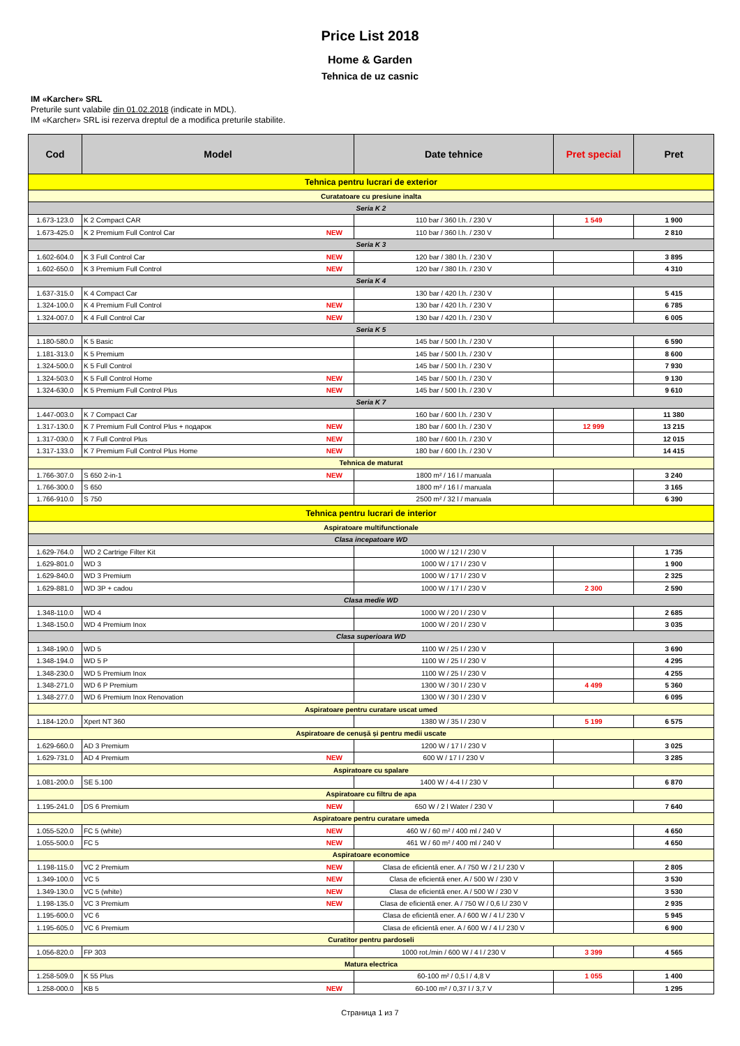Price List 2018
Home & Garden
Tehnica de uz casnic
IM «Karcher» SRL
Preturile sunt valabile din 01.02.2018 (indicate in MDL).
IM «Karcher» SRL isi rezerva dreptul de a modifica preturile stabilite.
| Cod | Model | Date tehnice | Pret special | Pret |
| --- | --- | --- | --- | --- |
| Tehnica pentru lucrari de exterior | | | | |
| Curatatoare cu presiune inalta | | | | |
| Seria K 2 | | | | |
| 1.673-123.0 | K 2 Compact CAR | 110 bar / 360 l.h. / 230 V | 1 549 | 1 900 |
| 1.673-425.0 | K 2 Premium Full Control Car NEW | 110 bar / 360 l.h. / 230 V | | 2 810 |
| Seria K 3 | | | | |
| 1.602-604.0 | K 3 Full Control Car NEW | 120 bar / 380 l.h. / 230 V | | 3 895 |
| 1.602-650.0 | K 3 Premium Full Control NEW | 120 bar / 380 l.h. / 230 V | | 4 310 |
| Seria K 4 | | | | |
| 1.637-315.0 | K 4 Compact Car | 130 bar / 420 l.h. / 230 V | | 5 415 |
| 1.324-100.0 | K 4 Premium Full Control NEW | 130 bar / 420 l.h. / 230 V | | 6 785 |
| 1.324-007.0 | K 4 Full Control Car NEW | 130 bar / 420 l.h. / 230 V | | 6 005 |
| Seria K 5 | | | | |
| 1.180-580.0 | K 5 Basic | 145 bar / 500 l.h. / 230 V | | 6 590 |
| 1.181-313.0 | K 5 Premium | 145 bar / 500 l.h. / 230 V | | 8 600 |
| 1.324-500.0 | K 5 Full Control | 145 bar / 500 l.h. / 230 V | | 7 930 |
| 1.324-503.0 | K 5 Full Control Home NEW | 145 bar / 500 l.h. / 230 V | | 9 130 |
| 1.324-630.0 | K 5 Premium Full Control Plus NEW | 145 bar / 500 l.h. / 230 V | | 9 610 |
| Seria K 7 | | | | |
| 1.447-003.0 | K 7 Compact Car | 160 bar / 600 l.h. / 230 V | | 11 380 |
| 1.317-130.0 | K 7 Premium Full Control Plus + подарок NEW | 180 bar / 600 l.h. / 230 V | 12 999 | 13 215 |
| 1.317-030.0 | K 7 Full Control Plus NEW | 180 bar / 600 l.h. / 230 V | | 12 015 |
| 1.317-133.0 | K 7 Premium Full Control Plus Home NEW | 180 bar / 600 l.h. / 230 V | | 14 415 |
| Tehnica de maturat | | | | |
| 1.766-307.0 | S 650 2-in-1 NEW | 1800 m² / 16 l / manuala | | 3 240 |
| 1.766-300.0 | S 650 | 1800 m² / 16 l / manuala | | 3 165 |
| 1.766-910.0 | S 750 | 2500 m² / 32 l / manuala | | 6 390 |
| Tehnica pentru lucrari de interior | | | | |
| Aspiratoare multifunctionale | | | | |
| Clasa incepatoare WD | | | | |
| 1.629-764.0 | WD 2 Cartrige Filter Kit | 1000 W / 12 l / 230 V | | 1 735 |
| 1.629-801.0 | WD 3 | 1000 W / 17 l / 230 V | | 1 900 |
| 1.629-840.0 | WD 3 Premium | 1000 W / 17 l / 230 V | | 2 325 |
| 1.629-881.0 | WD 3P + cadou | 1000 W / 17 l / 230 V | 2 300 | 2 590 |
| Clasa medie WD | | | | |
| 1.348-110.0 | WD 4 | 1000 W / 20 l / 230 V | | 2 685 |
| 1.348-150.0 | WD 4 Premium Inox | 1000 W / 20 l / 230 V | | 3 035 |
| Clasa superioara WD | | | | |
| 1.348-190.0 | WD 5 | 1100 W / 25 l / 230 V | | 3 690 |
| 1.348-194.0 | WD 5 P | 1100 W / 25 l / 230 V | | 4 295 |
| 1.348-230.0 | WD 5 Premium Inox | 1100 W / 25 l / 230 V | | 4 255 |
| 1.348-271.0 | WD 6 P Premium | 1300 W / 30 l / 230 V | 4 499 | 5 360 |
| 1.348-277.0 | WD 6 Premium Inox Renovation | 1300 W / 30 l / 230 V | | 6 095 |
| Aspiratoare pentru curatare uscat umed | | | | |
| 1.184-120.0 | Xpert NT 360 | 1380 W / 35 l / 230 V | 5 199 | 6 575 |
| Aspiratoare de cenușă și pentru medii uscate | | | | |
| 1.629-660.0 | AD 3 Premium | 1200 W / 17 l / 230 V | | 3 025 |
| 1.629-731.0 | AD 4 Premium NEW | 600 W / 17 l / 230 V | | 3 285 |
| Aspiratoare cu spalare | | | | |
| 1.081-200.0 | SE 5.100 | 1400 W / 4-4 l / 230 V | | 6 870 |
| Aspiratoare cu filtru de apa | | | | |
| 1.195-241.0 | DS 6 Premium NEW | 650 W / 2 l Water / 230 V | | 7 640 |
| Aspiratoare pentru curatare umeda | | | | |
| 1.055-520.0 | FC 5 (white) NEW | 460 W / 60 m² / 400 ml / 240 V | | 4 650 |
| 1.055-500.0 | FC 5 NEW | 461 W / 60 m² / 400 ml / 240 V | | 4 650 |
| Aspiratoare economice | | | | |
| 1.198-115.0 | VC 2 Premium NEW | Clasa de eficientă ener. A / 750 W / 2 l./ 230 V | | 2 805 |
| 1.349-100.0 | VC 5 NEW | Clasa de eficientă ener. A / 500 W / 230 V | | 3 530 |
| 1.349-130.0 | VC 5 (white) NEW | Clasa de eficientă ener. A / 500 W / 230 V | | 3 530 |
| 1.198-135.0 | VC 3 Premium NEW | Clasa de eficientă ener. A / 750 W / 0,6 l./ 230 V | | 2 935 |
| 1.195-600.0 | VC 6 | Clasa de eficientă ener. A / 600 W / 4 l./ 230 V | | 5 945 |
| 1.195-605.0 | VC 6 Premium | Clasa de eficientă ener. A / 600 W / 4 l./ 230 V | | 6 900 |
| Curatitor pentru pardoseli | | | | |
| 1.056-820.0 | FP 303 | 1000 rot./min / 600 W / 4 l / 230 V | 3 399 | 4 565 |
| Matura electrica | | | | |
| 1.258-509.0 | K 55 Plus | 60-100 m² / 0,5 l / 4,8 V | 1 055 | 1 400 |
| 1.258-000.0 | KB 5 NEW | 60-100 m² / 0,37 l / 3,7 V | | 1 295 |
Страница 1 из 7